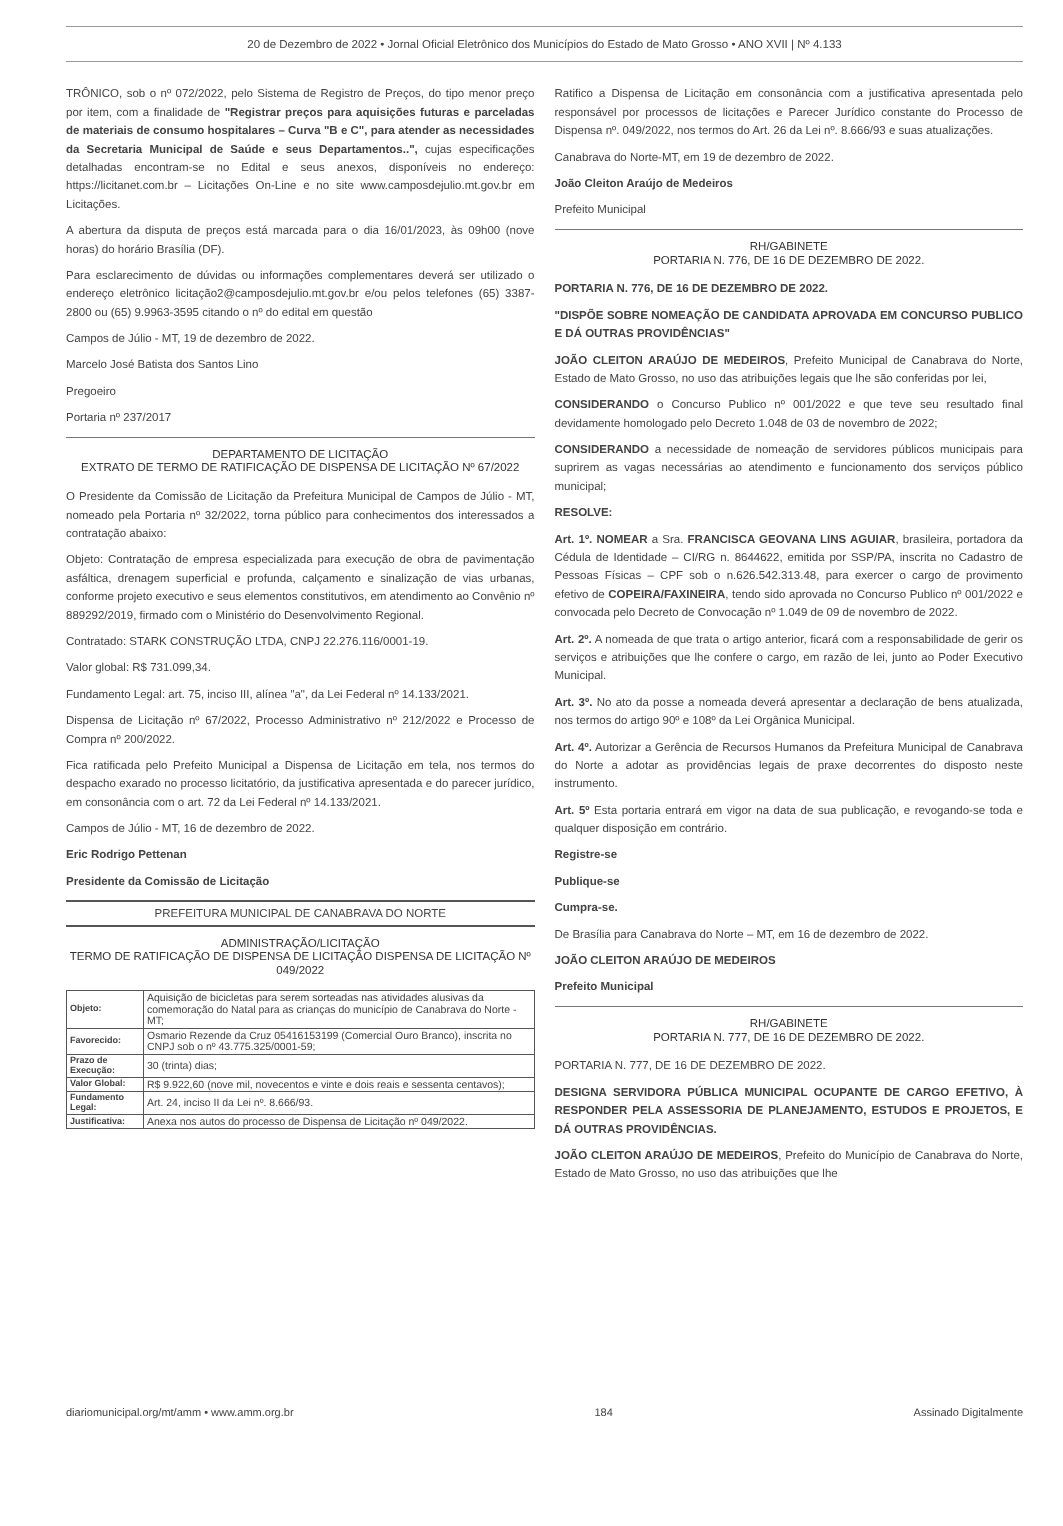20 de Dezembro de 2022 • Jornal Oficial Eletrônico dos Municípios do Estado de Mato Grosso • ANO XVII | Nº 4.133
TRÔNICO, sob o nº 072/2022, pelo Sistema de Registro de Preços, do tipo menor preço por item, com a finalidade de "Registrar preços para aquisições futuras e parceladas de materiais de consumo hospitalares – Curva "B e C", para atender as necessidades da Secretaria Municipal de Saúde e seus Departamentos..", cujas especificações detalhadas encontram-se no Edital e seus anexos, disponíveis no endereço: https://licitanet.com.br – Licitações On-Line e no site www.camposdejulio.mt.gov.br em Licitações.
A abertura da disputa de preços está marcada para o dia 16/01/2023, às 09h00 (nove horas) do horário Brasília (DF).
Para esclarecimento de dúvidas ou informações complementares deverá ser utilizado o endereço eletrônico licitação2@camposdejulio.mt.gov.br e/ou pelos telefones (65) 3387-2800 ou (65) 9.9963-3595 citando o nº do edital em questão
Campos de Júlio - MT, 19 de dezembro de 2022.
Marcelo José Batista dos Santos Lino
Pregoeiro
Portaria nº 237/2017
DEPARTAMENTO DE LICITAÇÃO
EXTRATO DE TERMO DE RATIFICAÇÃO DE DISPENSA DE LICITAÇÃO Nº 67/2022
O Presidente da Comissão de Licitação da Prefeitura Municipal de Campos de Júlio - MT, nomeado pela Portaria nº 32/2022, torna público para conhecimentos dos interessados a contratação abaixo:
Objeto: Contratação de empresa especializada para execução de obra de pavimentação asfáltica, drenagem superficial e profunda, calçamento e sinalização de vias urbanas, conforme projeto executivo e seus elementos constitutivos, em atendimento ao Convênio nº 889292/2019, firmado com o Ministério do Desenvolvimento Regional.
Contratado: STARK CONSTRUÇÃO LTDA, CNPJ 22.276.116/0001-19.
Valor global: R$ 731.099,34.
Fundamento Legal: art. 75, inciso III, alínea "a", da Lei Federal nº 14.133/2021.
Dispensa de Licitação nº 67/2022, Processo Administrativo nº 212/2022 e Processo de Compra nº 200/2022.
Fica ratificada pelo Prefeito Municipal a Dispensa de Licitação em tela, nos termos do despacho exarado no processo licitatório, da justificativa apresentada e do parecer jurídico, em consonância com o art. 72 da Lei Federal nº 14.133/2021.
Campos de Júlio - MT, 16 de dezembro de 2022.
Eric Rodrigo Pettenan
Presidente da Comissão de Licitação
PREFEITURA MUNICIPAL DE CANABRAVA DO NORTE
ADMINISTRAÇÃO/LICITAÇÃO
TERMO DE RATIFICAÇÃO DE DISPENSA DE LICITAÇÃO DISPENSA DE LICITAÇÃO Nº 049/2022
| Objeto: | Aquisição de bicicletas para serem sorteadas nas atividades alusivas da comemoração do Natal para as crianças do município de Canabrava do Norte - MT; |
| Favorecido: | Osmario Rezende da Cruz 05416153199 (Comercial Ouro Branco), inscrita no CNPJ sob o nº 43.775.325/0001-59; |
| Prazo de Execução: | 30 (trinta) dias; |
| Valor Global: | R$ 9.922,60 (nove mil, novecentos e vinte e dois reais e sessenta centavos); |
| Fundamento Legal: | Art. 24, inciso II da Lei nº. 8.666/93. |
| Justificativa: | Anexa nos autos do processo de Dispensa de Licitação nº 049/2022. |
Ratifico a Dispensa de Licitação em consonância com a justificativa apresentada pelo responsável por processos de licitações e Parecer Jurídico constante do Processo de Dispensa nº. 049/2022, nos termos do Art. 26 da Lei nº. 8.666/93 e suas atualizações.
Canabrava do Norte-MT, em 19 de dezembro de 2022.
João Cleiton Araújo de Medeiros
Prefeito Municipal
RH/GABINETE
PORTARIA N. 776, DE 16 DE DEZEMBRO DE 2022.
PORTARIA N. 776, DE 16 DE DEZEMBRO DE 2022.
"DISPÕE SOBRE NOMEAÇÃO DE CANDIDATA APROVADA EM CONCURSO PUBLICO E DÁ OUTRAS PROVIDÊNCIAS"
JOÃO CLEITON ARAÚJO DE MEDEIROS, Prefeito Municipal de Canabrava do Norte, Estado de Mato Grosso, no uso das atribuições legais que lhe são conferidas por lei,
CONSIDERANDO o Concurso Publico nº 001/2022 e que teve seu resultado final devidamente homologado pelo Decreto 1.048 de 03 de novembro de 2022;
CONSIDERANDO a necessidade de nomeação de servidores públicos municipais para suprirem as vagas necessárias ao atendimento e funcionamento dos serviços público municipal;
RESOLVE:
Art. 1º. NOMEAR a Sra. FRANCISCA GEOVANA LINS AGUIAR, brasileira, portadora da Cédula de Identidade – CI/RG n. 8644622, emitida por SSP/PA, inscrita no Cadastro de Pessoas Físicas – CPF sob o n.626.542.313.48, para exercer o cargo de provimento efetivo de COPEIRA/FAXINEIRA, tendo sido aprovada no Concurso Publico nº 001/2022 e convocada pelo Decreto de Convocação nº 1.049 de 09 de novembro de 2022.
Art. 2º. A nomeada de que trata o artigo anterior, ficará com a responsabilidade de gerir os serviços e atribuições que lhe confere o cargo, em razão de lei, junto ao Poder Executivo Municipal.
Art. 3º. No ato da posse a nomeada deverá apresentar a declaração de bens atualizada, nos termos do artigo 90º e 108º da Lei Orgânica Municipal.
Art. 4º. Autorizar a Gerência de Recursos Humanos da Prefeitura Municipal de Canabrava do Norte a adotar as providências legais de praxe decorrentes do disposto neste instrumento.
Art. 5º Esta portaria entrará em vigor na data de sua publicação, e revogando-se toda e qualquer disposição em contrário.
Registre-se
Publique-se
Cumpra-se.
De Brasília para Canabrava do Norte – MT, em 16 de dezembro de 2022.
JOÃO CLEITON ARAÚJO DE MEDEIROS
Prefeito Municipal
RH/GABINETE
PORTARIA N. 777, DE 16 DE DEZEMBRO DE 2022.
PORTARIA N. 777, DE 16 DE DEZEMBRO DE 2022.
DESIGNA SERVIDORA PÚBLICA MUNICIPAL OCUPANTE DE CARGO EFETIVO, À RESPONDER PELA ASSESSORIA DE PLANEJAMENTO, ESTUDOS E PROJETOS, E DÁ OUTRAS PROVIDÊNCIAS.
JOÃO CLEITON ARAÚJO DE MEDEIROS, Prefeito do Município de Canabrava do Norte, Estado de Mato Grosso, no uso das atribuições que lhe
diariomunicipal.org/mt/amm • www.amm.org.br 184 Assinado Digitalmente